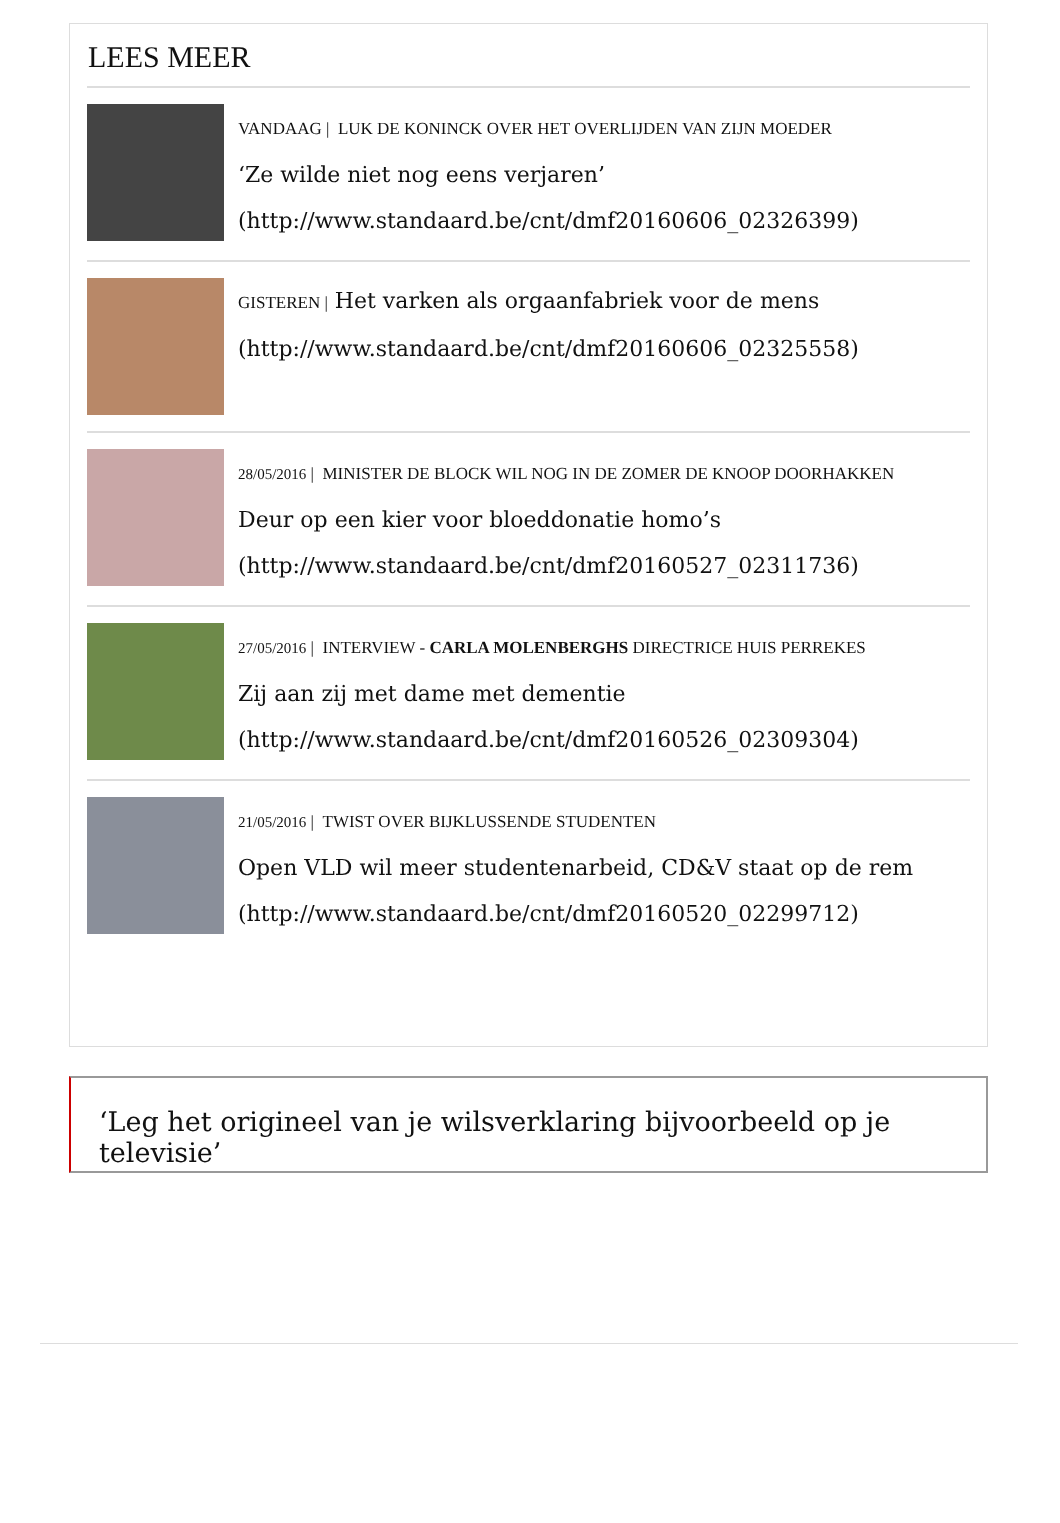LEES MEER
VANDAAG | LUK DE KONINCK OVER HET OVERLIJDEN VAN ZIJN MOEDER
‘Ze wilde niet nog eens verjaren’
(http://www.standaard.be/cnt/dmf20160606_02326399)
GISTEREN | Het varken als orgaanfabriek voor de mens
(http://www.standaard.be/cnt/dmf20160606_02325558)
28/05/2016 | MINISTER DE BLOCK WIL NOG IN DE ZOMER DE KNOOP DOORHAKKEN
Deur op een kier voor bloeddonatie homo’s
(http://www.standaard.be/cnt/dmf20160527_02311736)
27/05/2016 | INTERVIEW - CARLA MOLENBERGHS DIRECTRICE HUIS PERREKES
Zij aan zij met dame met dementie
(http://www.standaard.be/cnt/dmf20160526_02309304)
21/05/2016 | TWIST OVER BIJKLUSSENDE STUDENTEN
Open VLD wil meer studentenarbeid, CD&V staat op de rem
(http://www.standaard.be/cnt/dmf20160520_02299712)
‘Leg het origineel van je wilsverklaring bijvoorbeeld op je televisie’